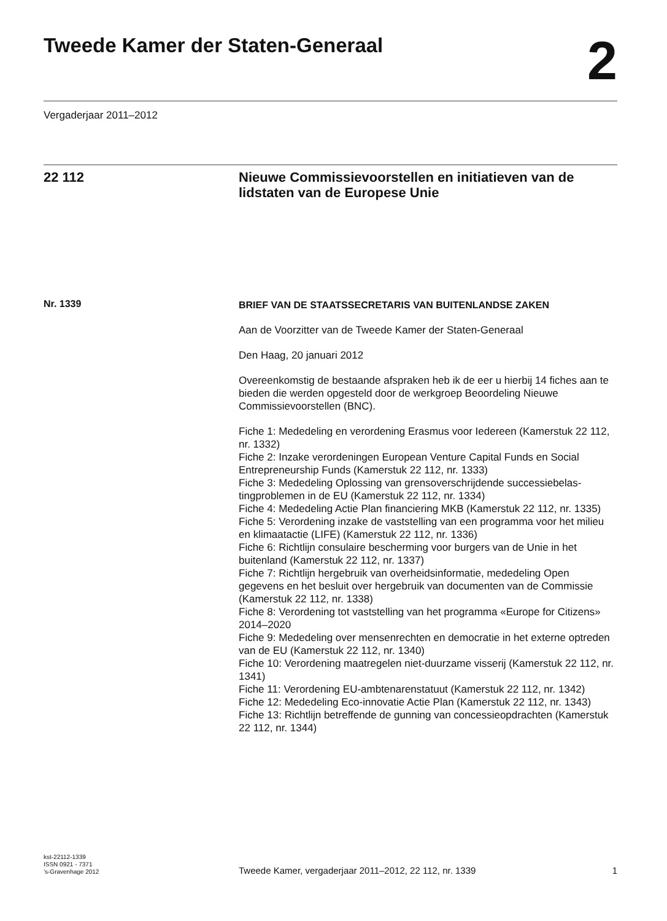Tweede Kamer der Staten-Generaal
2
Vergaderjaar 2011–2012
22 112 Nieuwe Commissievoorstellen en initiatieven van de lidstaten van de Europese Unie
Nr. 1339
BRIEF VAN DE STAATSSECRETARIS VAN BUITENLANDSE ZAKEN
Aan de Voorzitter van de Tweede Kamer der Staten-Generaal
Den Haag, 20 januari 2012
Overeenkomstig de bestaande afspraken heb ik de eer u hierbij 14 fiches aan te bieden die werden opgesteld door de werkgroep Beoordeling Nieuwe Commissievoorstellen (BNC).
Fiche 1: Mededeling en verordening Erasmus voor Iedereen (Kamerstuk 22 112, nr. 1332)
Fiche 2: Inzake verordeningen European Venture Capital Funds en Social Entrepreneurship Funds (Kamerstuk 22 112, nr. 1333)
Fiche 3: Mededeling Oplossing van grensoverschrijdende successiebelas-tingproblemen in de EU (Kamerstuk 22 112, nr. 1334)
Fiche 4: Mededeling Actie Plan financiering MKB (Kamerstuk 22 112, nr. 1335)
Fiche 5: Verordening inzake de vaststelling van een programma voor het milieu en klimaatactie (LIFE) (Kamerstuk 22 112, nr. 1336)
Fiche 6: Richtlijn consulaire bescherming voor burgers van de Unie in het buitenland (Kamerstuk 22 112, nr. 1337)
Fiche 7: Richtlijn hergebruik van overheidsinformatie, mededeling Open gegevens en het besluit over hergebruik van documenten van de Commissie (Kamerstuk 22 112, nr. 1338)
Fiche 8: Verordening tot vaststelling van het programma «Europe for Citizens» 2014–2020
Fiche 9: Mededeling over mensenrechten en democratie in het externe optreden van de EU (Kamerstuk 22 112, nr. 1340)
Fiche 10: Verordening maatregelen niet-duurzame visserij (Kamerstuk 22 112, nr. 1341)
Fiche 11: Verordening EU-ambtenarenstatuut (Kamerstuk 22 112, nr. 1342)
Fiche 12: Mededeling Eco-innovatie Actie Plan (Kamerstuk 22 112, nr. 1343)
Fiche 13: Richtlijn betreffende de gunning van concessieopdrachten (Kamerstuk 22 112, nr. 1344)
kst-22112-1339
ISSN 0921 - 7371
’s-Gravenhage 2012
Tweede Kamer, vergaderjaar 2011–2012, 22 112, nr. 1339
1